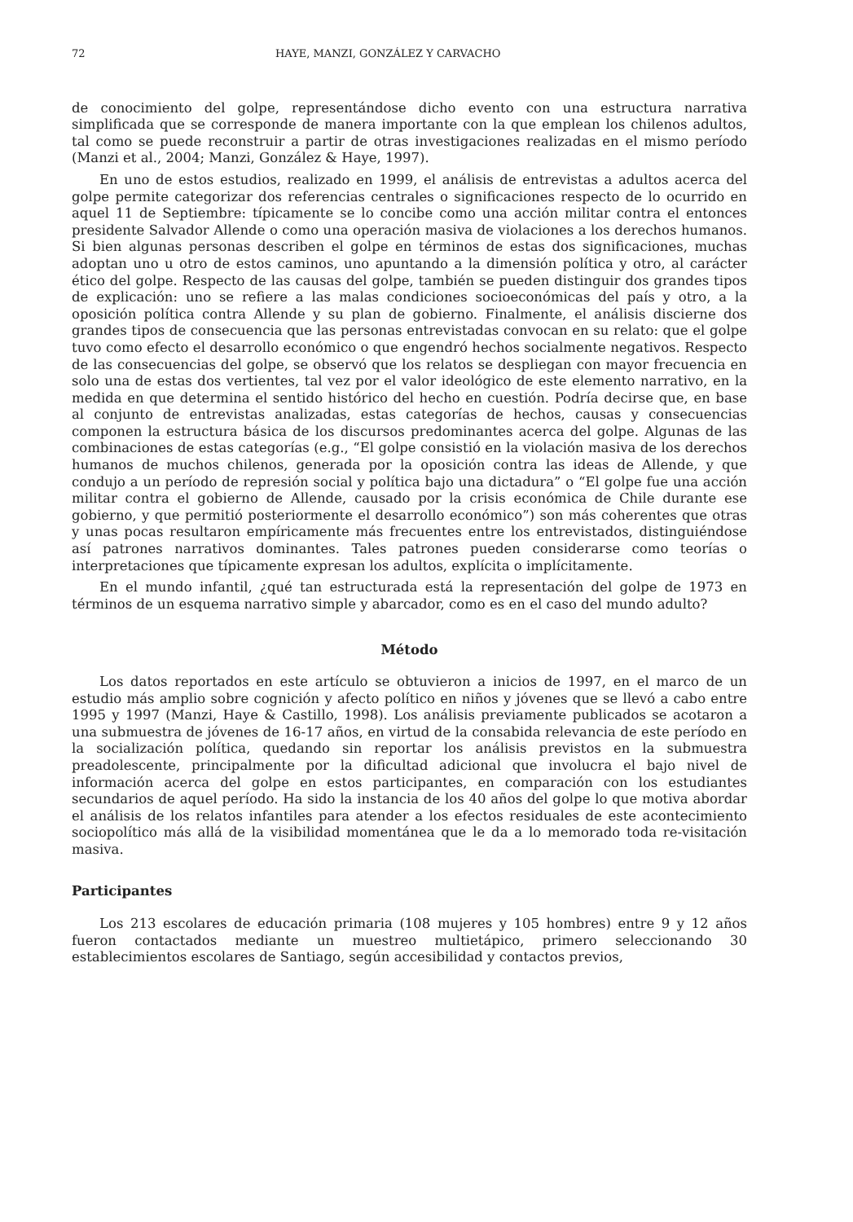72 HAYE, MANZI, GONZÁLEZ Y CARVACHO
de conocimiento del golpe, representándose dicho evento con una estructura narrativa simplificada que se corresponde de manera importante con la que emplean los chilenos adultos, tal como se puede reconstruir a partir de otras investigaciones realizadas en el mismo período (Manzi et al., 2004; Manzi, González & Haye, 1997).
En uno de estos estudios, realizado en 1999, el análisis de entrevistas a adultos acerca del golpe permite categorizar dos referencias centrales o significaciones respecto de lo ocurrido en aquel 11 de Septiembre: típicamente se lo concibe como una acción militar contra el entonces presidente Salvador Allende o como una operación masiva de violaciones a los derechos humanos. Si bien algunas personas describen el golpe en términos de estas dos significaciones, muchas adoptan uno u otro de estos caminos, uno apuntando a la dimensión política y otro, al carácter ético del golpe. Respecto de las causas del golpe, también se pueden distinguir dos grandes tipos de explicación: uno se refiere a las malas condiciones socioeconómicas del país y otro, a la oposición política contra Allende y su plan de gobierno. Finalmente, el análisis discierne dos grandes tipos de consecuencia que las personas entrevistadas convocan en su relato: que el golpe tuvo como efecto el desarrollo económico o que engendró hechos socialmente negativos. Respecto de las consecuencias del golpe, se observó que los relatos se despliegan con mayor frecuencia en solo una de estas dos vertientes, tal vez por el valor ideológico de este elemento narrativo, en la medida en que determina el sentido histórico del hecho en cuestión. Podría decirse que, en base al conjunto de entrevistas analizadas, estas categorías de hechos, causas y consecuencias componen la estructura básica de los discursos predominantes acerca del golpe. Algunas de las combinaciones de estas categorías (e.g., “El golpe consistió en la violación masiva de los derechos humanos de muchos chilenos, generada por la oposición contra las ideas de Allende, y que condujo a un período de represión social y política bajo una dictadura” o “El golpe fue una acción militar contra el gobierno de Allende, causado por la crisis económica de Chile durante ese gobierno, y que permitió posteriormente el desarrollo económico”) son más coherentes que otras y unas pocas resultaron empíricamente más frecuentes entre los entrevistados, distinguiéndose así patrones narrativos dominantes. Tales patrones pueden considerarse como teorías o interpretaciones que típicamente expresan los adultos, explícita o implícitamente.
En el mundo infantil, ¿qué tan estructurada está la representación del golpe de 1973 en términos de un esquema narrativo simple y abarcador, como es en el caso del mundo adulto?
Método
Los datos reportados en este artículo se obtuvieron a inicios de 1997, en el marco de un estudio más amplio sobre cognición y afecto político en niños y jóvenes que se llevó a cabo entre 1995 y 1997 (Manzi, Haye & Castillo, 1998). Los análisis previamente publicados se acotaron a una submuestra de jóvenes de 16-17 años, en virtud de la consabida relevancia de este período en la socialización política, quedando sin reportar los análisis previstos en la submuestra preadolescente, principalmente por la dificultad adicional que involucra el bajo nivel de información acerca del golpe en estos participantes, en comparación con los estudiantes secundarios de aquel período. Ha sido la instancia de los 40 años del golpe lo que motiva abordar el análisis de los relatos infantiles para atender a los efectos residuales de este acontecimiento sociopolítico más allá de la visibilidad momentánea que le da a lo memorado toda re-visitación masiva.
Participantes
Los 213 escolares de educación primaria (108 mujeres y 105 hombres) entre 9 y 12 años fueron contactados mediante un muestreo multietápico, primero seleccionando 30 establecimientos escolares de Santiago, según accesibilidad y contactos previos,